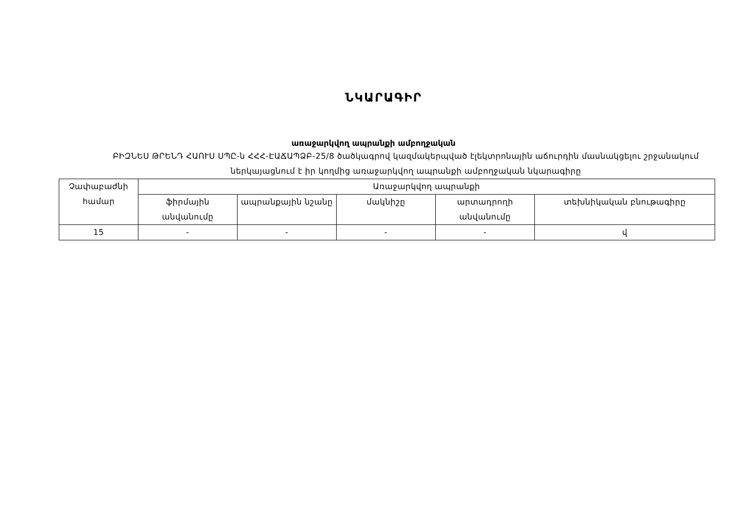ՆԿԱՐԱԳԻՐ
առաջարկվող ապրանքի ամբողջական
ԲԻԶՆԵՍ ԹՐԵՆԴ ՀԱՈՒՍ ՍՊԸ-ն ՀՀՀ-ԷԱՃԱՊՁԲ-25/8 ծածկագրով կազմակերպված էլեկտրոնային աճուրդին մասնակցելու շրջանակում ներկայացնում է իր կողմից առաջարկվող ապրանքի ամբողջական նկարագիրը
| Չափաբաժնի համար | Առաջարկվող ապրանքի | | | | |
| --- | --- | --- | --- | --- | --- |
| | ֆիրմային անվանումը | ապրանքային նշանը | մակնիշը | արտադրողի անվանումը | տեխնիկական բնութագիրը |
| 15 | - | - | - | - | վ |